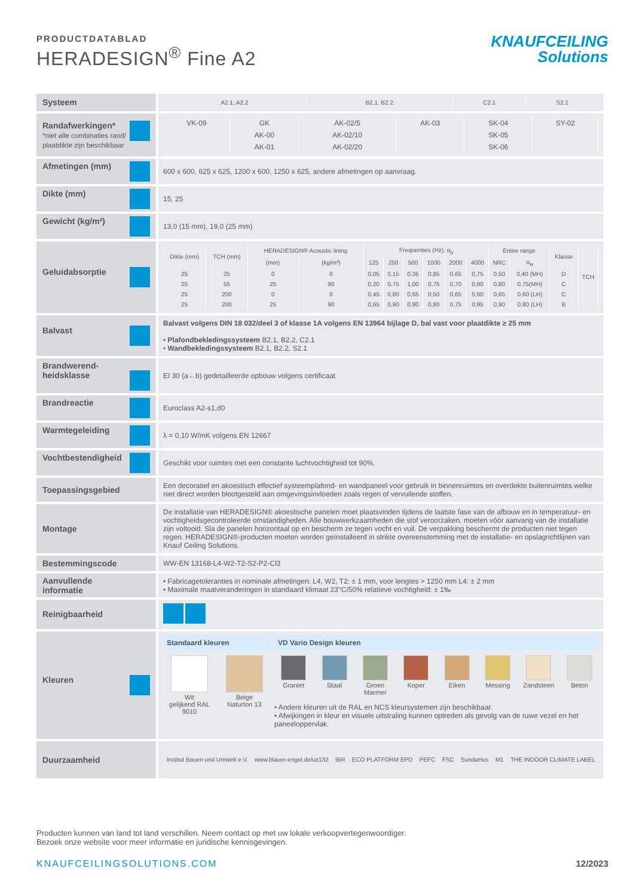PRODUCTDATABLAD
HERADESIGN<sup>®</sup> Fine A2
KNAUFCEILING
Solutions
| Systeem | / A2.1, A2.2 / B2.1, B2.2 / C2.1 / S2.1 / |
| Randafwerkingen* *niet alle combinaties rand/ plaatdikte zijn beschikbaar | / VK-09 / GK / AK-02/5 / AK-03 / SK-04 / SY-02 / / / AK-00 / AK-02/10 / / SK-05 / / / / AK-01 / AK-02/20 / / SK-06 / / |
| Afmetingen (mm) | 600 x 600, 625 x 625, 1200 x 600, 1250 x 625, andere afmetingen op aanvraag. |
| Dikte (mm) | 15, 25 |
| Gewicht (kg/m²) | 13,0 (15 mm), 19,0 (25 mm) |
| Geluidabsorptie | / Dikte (mm) / TCH (mm) / HERADESIGN® Acoustic lining / / Frequenties (Hz), α<sub>p</sub> / / / / / / Entire range / / Klasse / TCH / / --- / --- / --- / --- / --- / --- / --- / --- / --- / --- / --- / --- / --- / --- / / / / (mm) / (kg/m³) / 125 / 250 / 500 / 1000 / 2000 / 4000 / NRC / α<sub>w</sub> / / / / 25 / 25 / 0 / 0 / 0,05 / 0,15 / 0,35 / 0,85 / 0,65 / 0,75 / 0,50 / 0,40 (MH) / D / / / 25 / 55 / 25 / 90 / 0,20 / 0,75 / 1,00 / 0,75 / 0,70 / 0,90 / 0,80 / 0,75(MH) / C / / / 25 / 200 / 0 / 0 / 0,45 / 0,80 / 0,65 / 0,50 / 0,65 / 0,90 / 0,65 / 0,60 (LH) / C / / / 25 / 200 / 25 / 90 / 0,65 / 0,90 / 0,90 / 0,80 / 0,75 / 0,95 / 0,90 / 0,80 (LH) / B / / |
| Balvast | Balvast volgens DIN 18 032/deel 3 of klasse 1A volgens EN 13964 bijlage D, bal vast voor plaatdikte ≥ 25 mm • Plafondbekledingssysteem B2.1, B2.2, C2.1 • Wandbekledingssysteem B2.1, B2.2, S2.1 |
| Brandwerend- heidsklasse | EI 30 (a←b) gedetailleerde opbouw volgens certificaat |
| Brandreactie | Euroclass A2-s1,d0 |
| Warmtegeleiding | λ = 0,10 W/mK volgens EN 12667 |
| Vochtbestendigheid | Geschikt voor ruimtes met een constante luchtvochtigheid tot 90%. |
| Toepassingsgebied | Een decoratief en akoestisch effectief systeemplafond- en wandpaneel voor gebruik in binnenruimtes en overdekte buitenruimtes welke niet direct worden blootgesteld aan omgevingsinvloeden zoals regen of vervuilende stoffen. |
| Montage | De installatie van HERADESIGN® akoestische panelen moet plaatsvinden tijdens de laatste fase van de afbouw en in temperatuur- en vochtigheidsgecontroleerde omstandigheden. Alle bouwwerkzaamheden die stof veroorzaken, moeten vóór aanvang van de installatie zijn voltooid. Sla de panelen horizontaal op en bescherm ze tegen vocht en vuil. De verpakking beschermt de producten niet tegen regen. HERADESIGN®-producten moeten worden geïnstalleerd in strikte overeenstemming met de installatie- en opslagrichtlijnen van Knauf Ceiling Solutions. |
| Bestemmingscode | WW-EN 13168-L4-W2-T2-S2-P2-Cl3 |
| Aanvullende informatie | • Fabricagetoleranties in nominale afmetingen: L4, W2, T2: ± 1 mm, voor lengtes > 1250 mm L4: ± 2 mm • Maximale maatveranderingen in standaard klimaat 23°C/50% relatieve vochtigheid: ± 1‰ |
| Reinigbaarheid | |
| Kleuren | Standaard kleuren Wit gelijkend RAL 9010 Beige Naturton 13 VD Vario Design kleuren Graniet Staal Groen Marmer Koper Eiken Messing Zandsteen Beton • Andere kleuren uit de RAL en NCS kleursystemen zijn beschikbaar. • Afwijkingen in kleur en visuele uitstraling kunnen optreden als gevolg van de ruwe vezel en het paneeloppervlak. |
| Duurzaamheid | Institut Bauen und Umwelt e.V. www.blauer-engel.de/uz132 IBR ECO PLATFORM EPD PEFC FSC SundaHus M1 THE INDOOR CLIMATE LABEL |
Producten kunnen van land tot land verschillen. Neem contact op met uw lokale verkoopvertegenwoordiger.
Bezoek onze website voor meer informatie en juridische kennisgevingen.
KNAUFCEILINGSOLUTIONS.COM 12/2023